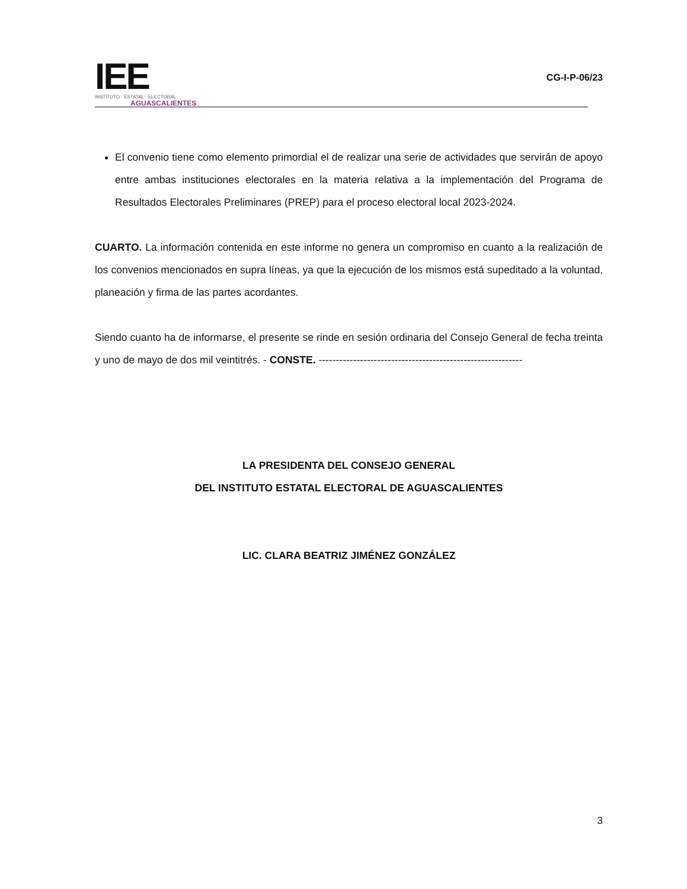IEE
INSTITUTO · ESTATAL · ELECTORAL
AGUASCALIENTES
CG-I-P-06/23
El convenio tiene como elemento primordial el de realizar una serie de actividades que servirán de apoyo entre ambas instituciones electorales en la materia relativa a la implementación del Programa de Resultados Electorales Preliminares (PREP) para el proceso electoral local 2023-2024.
CUARTO. La información contenida en este informe no genera un compromiso en cuanto a la realización de los convenios mencionados en supra líneas, ya que la ejecución de los mismos está supeditado a la voluntad, planeación y firma de las partes acordantes.
Siendo cuanto ha de informarse, el presente se rinde en sesión ordinaria del Consejo General de fecha treinta y uno de mayo de dos mil veintitrés. - CONSTE. -----------------------------------------------------------
LA PRESIDENTA DEL CONSEJO GENERAL
DEL INSTITUTO ESTATAL ELECTORAL DE AGUASCALIENTES
LIC. CLARA BEATRIZ JIMÉNEZ GONZÁLEZ
3